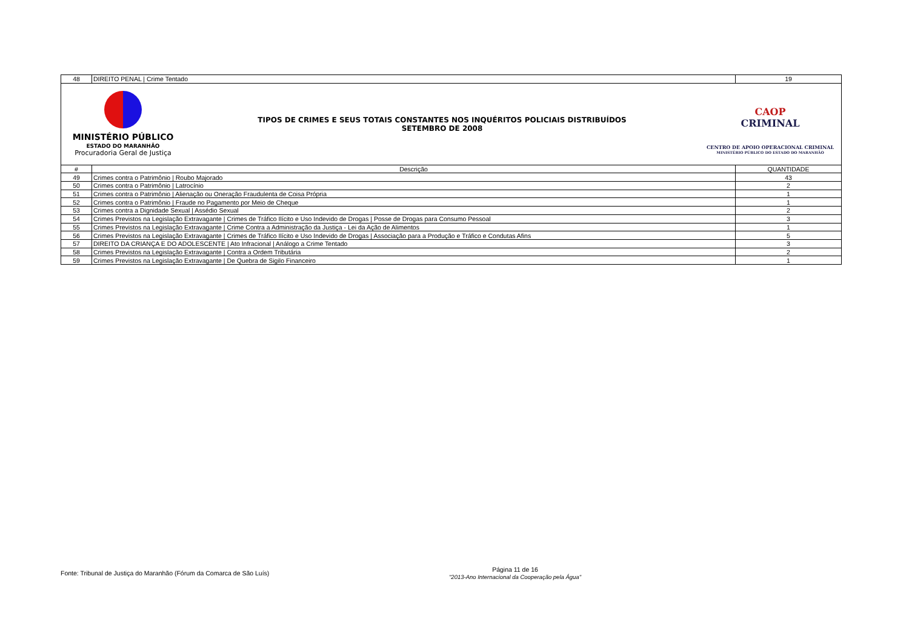| 48 | DIREITO PENAL / Crime Tentado | 19 |
| MINISTÉRIO PÚBLICO ESTADO DO MARANHÃO Procuradoria Geral de Justiça TIPOS DE CRIMES E SEUS TOTAIS CONSTANTES NOS INQUÉRITOS POLICIAIS DISTRIBUÍDOS SETEMBRO DE 2008 CAOP CRIMINAL CENTRO DE APOIO OPERACIONAL CRIMINAL MINISTÉRIO PÚBLICO DO ESTADO DO MARANHÃO | | |
| # | Descrição | QUANTIDADE |
| 49 | Crimes contra o Patrimônio / Roubo Majorado | 43 |
| 50 | Crimes contra o Patrimônio / Latrocínio | 2 |
| 51 | Crimes contra o Patrimônio / Alienação ou Oneração Fraudulenta de Coisa Própria | 1 |
| 52 | Crimes contra o Patrimônio / Fraude no Pagamento por Meio de Cheque | 1 |
| 53 | Crimes contra a Dignidade Sexual / Assédio Sexual | 2 |
| 54 | Crimes Previstos na Legislação Extravagante / Crimes de Tráfico Ilícito e Uso Indevido de Drogas / Posse de Drogas para Consumo Pessoal | 3 |
| 55 | Crimes Previstos na Legislação Extravagante / Crime Contra a Administração da Justiça - Lei da Ação de Alimentos | 1 |
| 56 | Crimes Previstos na Legislação Extravagante / Crimes de Tráfico Ilícito e Uso Indevido de Drogas / Associação para a Produção e Tráfico e Condutas Afins | 5 |
| 57 | DIREITO DA CRIANÇA E DO ADOLESCENTE / Ato Infracional / Análogo a Crime Tentado | 3 |
| 58 | Crimes Previstos na Legislação Extravagante / Contra a Ordem Tributária | 2 |
| 59 | Crimes Previstos na Legislação Extravagante / De Quebra de Sigilo Financeiro | 1 |
Fonte: Tribunal de Justiça do Maranhão (Fórum da Comarca de São Luís)
Página 11 de 16
"2013-Ano Internacional da Cooperação pela Água"